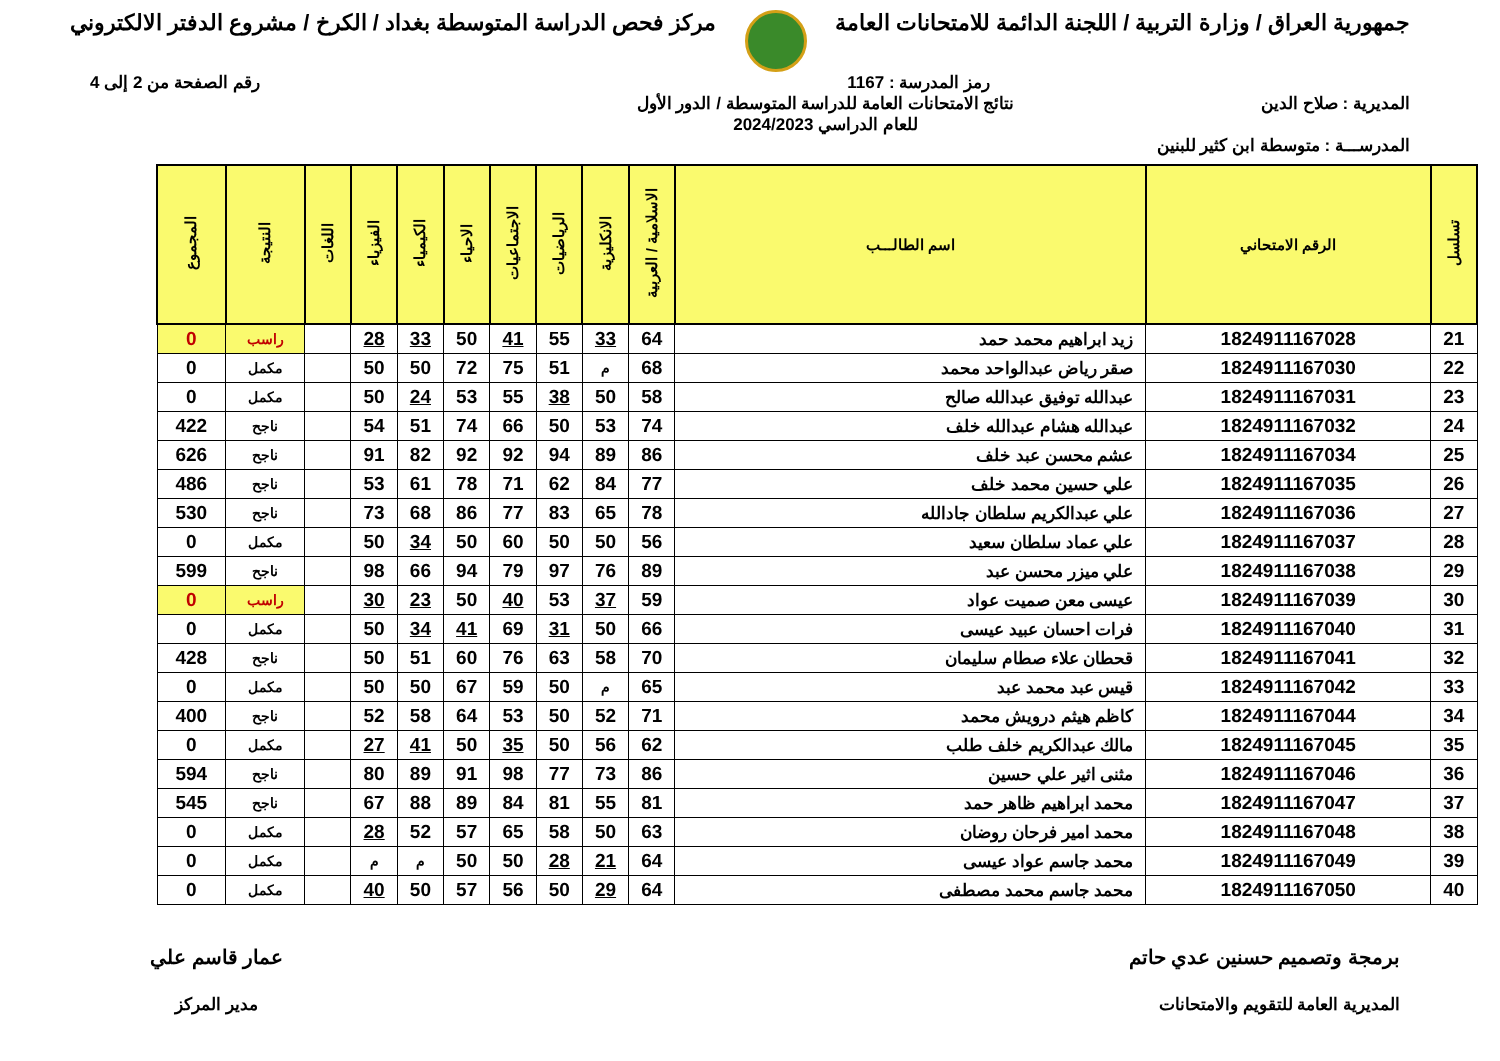جمهورية العراق / وزارة التربية / اللجنة الدائمة للامتحانات العامة
مركز فحص الدراسة المتوسطة بغداد / الكرخ / مشروع الدفتر الالكتروني
رمز المدرسة : 1167 رقم الصفحة من 2 إلى 4
المديرية : صلاح الدين نتائج الامتحانات العامة للدراسة المتوسطة / الدور الأول
للعام الدراسي 2024/2023
المدرســـة : متوسطة ابن كثير للبنين
| تسلسل | الرقم الامتحاني | اسم الطالـــب | الاسلامية / العربية | الانكليزية | الرياضيات | الاجتماعيات | الاحياء | الكيمياء | الفيزياء | اللغات | النتيجة | المجموع |
| --- | --- | --- | --- | --- | --- | --- | --- | --- | --- | --- | --- | --- |
| 21 | 1824911167028 | زيد ابراهيم محمد حمد | 64 | 33 | 55 | 41 | 50 | 33 | 28 | | راسب | 0 |
| 22 | 1824911167030 | صقر رياض عبدالواحد محمد | 68 | م | 51 | 75 | 72 | 50 | 50 | | مكمل | 0 |
| 23 | 1824911167031 | عبدالله توفيق عبدالله صالح | 58 | 50 | 38 | 55 | 53 | 24 | 50 | | مكمل | 0 |
| 24 | 1824911167032 | عبدالله هشام عبدالله خلف | 74 | 53 | 50 | 66 | 74 | 51 | 54 | | ناجح | 422 |
| 25 | 1824911167034 | عشم محسن عبد خلف | 86 | 89 | 94 | 92 | 92 | 82 | 91 | | ناجح | 626 |
| 26 | 1824911167035 | علي حسين محمد خلف | 77 | 84 | 62 | 71 | 78 | 61 | 53 | | ناجح | 486 |
| 27 | 1824911167036 | علي عبدالكريم سلطان جادالله | 78 | 65 | 83 | 77 | 86 | 68 | 73 | | ناجح | 530 |
| 28 | 1824911167037 | علي عماد سلطان سعيد | 56 | 50 | 50 | 60 | 50 | 34 | 50 | | مكمل | 0 |
| 29 | 1824911167038 | علي ميزر محسن عبد | 89 | 76 | 97 | 79 | 94 | 66 | 98 | | ناجح | 599 |
| 30 | 1824911167039 | عيسى معن صميت عواد | 59 | 37 | 53 | 40 | 50 | 23 | 30 | | راسب | 0 |
| 31 | 1824911167040 | فرات احسان عبيد عيسى | 66 | 50 | 31 | 69 | 41 | 34 | 50 | | مكمل | 0 |
| 32 | 1824911167041 | قحطان علاء صطام سليمان | 70 | 58 | 63 | 76 | 60 | 51 | 50 | | ناجح | 428 |
| 33 | 1824911167042 | قيس عبد محمد عبد | 65 | م | 50 | 59 | 67 | 50 | 50 | | مكمل | 0 |
| 34 | 1824911167044 | كاظم هيثم درويش محمد | 71 | 52 | 50 | 53 | 64 | 58 | 52 | | ناجح | 400 |
| 35 | 1824911167045 | مالك عبدالكريم خلف طلب | 62 | 56 | 50 | 35 | 50 | 41 | 27 | | مكمل | 0 |
| 36 | 1824911167046 | مثنى اثير علي حسين | 86 | 73 | 77 | 98 | 91 | 89 | 80 | | ناجح | 594 |
| 37 | 1824911167047 | محمد ابراهيم ظاهر حمد | 81 | 55 | 81 | 84 | 89 | 88 | 67 | | ناجح | 545 |
| 38 | 1824911167048 | محمد امير فرحان روضان | 63 | 50 | 58 | 65 | 57 | 52 | 28 | | مكمل | 0 |
| 39 | 1824911167049 | محمد جاسم عواد عيسى | 64 | 21 | 28 | 50 | 50 | م | م | | مكمل | 0 |
| 40 | 1824911167050 | محمد جاسم محمد مصطفى | 64 | 29 | 50 | 56 | 57 | 50 | 40 | | مكمل | 0 |
برمجة وتصميم حسنين عدي حاتم
المديرية العامة للتقويم والامتحانات
عمار قاسم علي
مدير المركز